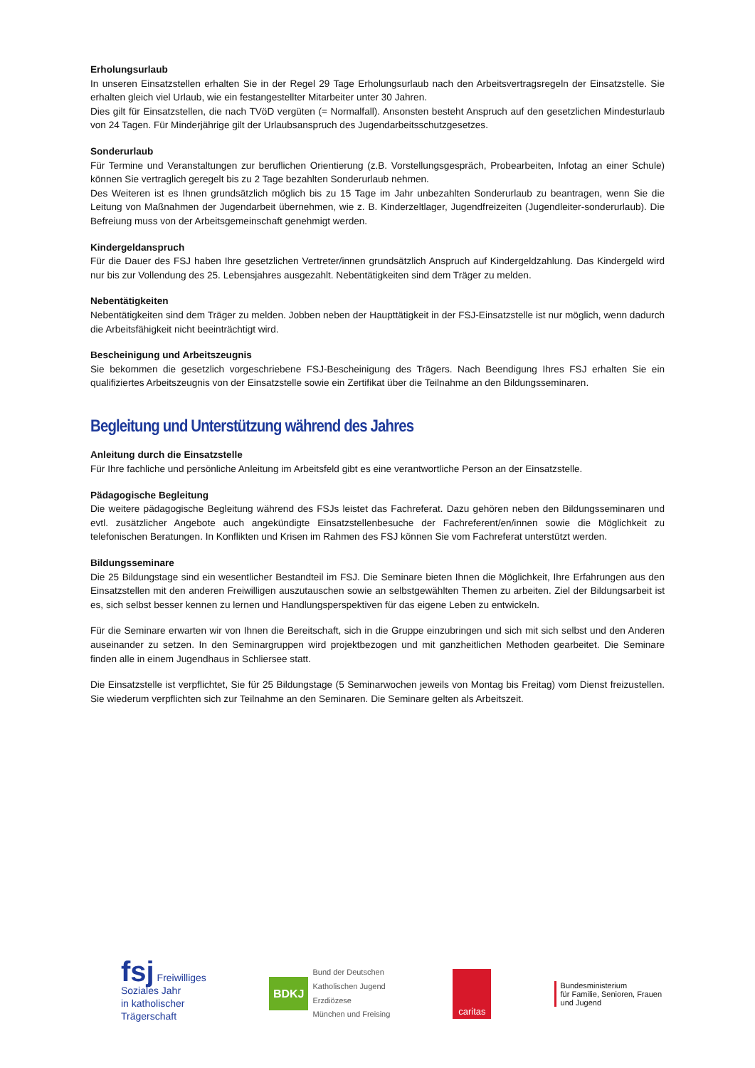Erholungsurlaub
In unseren Einsatzstellen erhalten Sie in der Regel 29 Tage Erholungsurlaub nach den Arbeitsvertragsregeln der Einsatzstelle. Sie erhalten gleich viel Urlaub, wie ein festangestellter Mitarbeiter unter 30 Jahren.
Dies gilt für Einsatzstellen, die nach TVöD vergüten (= Normalfall). Ansonsten besteht Anspruch auf den gesetzlichen Mindesturlaub von 24 Tagen. Für Minderjährige gilt der Urlaubsanspruch des Jugendarbeitsschutzgesetzes.
Sonderurlaub
Für Termine und Veranstaltungen zur beruflichen Orientierung (z.B. Vorstellungsgespräch, Probearbeiten, Infotag an einer Schule) können Sie vertraglich geregelt bis zu 2 Tage bezahlten Sonderurlaub nehmen.
Des Weiteren ist es Ihnen grundsätzlich möglich bis zu 15 Tage im Jahr unbezahlten Sonderurlaub zu beantragen, wenn Sie die Leitung von Maßnahmen der Jugendarbeit übernehmen, wie z. B. Kinderzeltlager, Jugendfreizeiten (Jugendleiter-sonderurlaub). Die Befreiung muss von der Arbeitsgemeinschaft genehmigt werden.
Kindergeldanspruch
Für die Dauer des FSJ haben Ihre gesetzlichen Vertreter/innen grundsätzlich Anspruch auf Kindergeldzahlung. Das Kindergeld wird nur bis zur Vollendung des 25. Lebensjahres ausgezahlt. Nebentätigkeiten sind dem Träger zu melden.
Nebentätigkeiten
Nebentätigkeiten sind dem Träger zu melden. Jobben neben der Haupttätigkeit in der FSJ-Einsatzstelle ist nur möglich, wenn dadurch die Arbeitsfähigkeit nicht beeinträchtigt wird.
Bescheinigung und Arbeitszeugnis
Sie bekommen die gesetzlich vorgeschriebene FSJ-Bescheinigung des Trägers. Nach Beendigung Ihres FSJ erhalten Sie ein qualifiziertes Arbeitszeugnis von der Einsatzstelle sowie ein Zertifikat über die Teilnahme an den Bildungsseminaren.
Begleitung und Unterstützung während des Jahres
Anleitung durch die Einsatzstelle
Für Ihre fachliche und persönliche Anleitung im Arbeitsfeld gibt es eine verantwortliche Person an der Einsatzstelle.
Pädagogische Begleitung
Die weitere pädagogische Begleitung während des FSJs leistet das Fachreferat. Dazu gehören neben den Bildungsseminaren und evtl. zusätzlicher Angebote auch angekündigte Einsatzstellenbesuche der Fachreferent/en/innen sowie die Möglichkeit zu telefonischen Beratungen. In Konflikten und Krisen im Rahmen des FSJ können Sie vom Fachreferat unterstützt werden.
Bildungsseminare
Die 25 Bildungstage sind ein wesentlicher Bestandteil im FSJ. Die Seminare bieten Ihnen die Möglichkeit, Ihre Erfahrungen aus den Einsatzstellen mit den anderen Freiwilligen auszutauschen sowie an selbstgewählten Themen zu arbeiten. Ziel der Bildungsarbeit ist es, sich selbst besser kennen zu lernen und Handlungsperspektiven für das eigene Leben zu entwickeln.
Für die Seminare erwarten wir von Ihnen die Bereitschaft, sich in die Gruppe einzubringen und sich mit sich selbst und den Anderen auseinander zu setzen. In den Seminargruppen wird projektbezogen und mit ganzheitlichen Methoden gearbeitet. Die Seminare finden alle in einem Jugendhaus in Schliersee statt.
Die Einsatzstelle ist verpflichtet, Sie für 25 Bildungstage (5 Seminarwochen jeweils von Montag bis Freitag) vom Dienst freizustellen. Sie wiederum verpflichten sich zur Teilnahme an den Seminaren. Die Seminare gelten als Arbeitszeit.
fsj Freiwilliges
Soziales Jahr
in katholischer
Trägerschaft
BDKJ Bund der Deutschen
Katholischen Jugend
Erzdiözese
München und Freising
caritas
Bundesministerium
für Familie, Senioren, Frauen
und Jugend